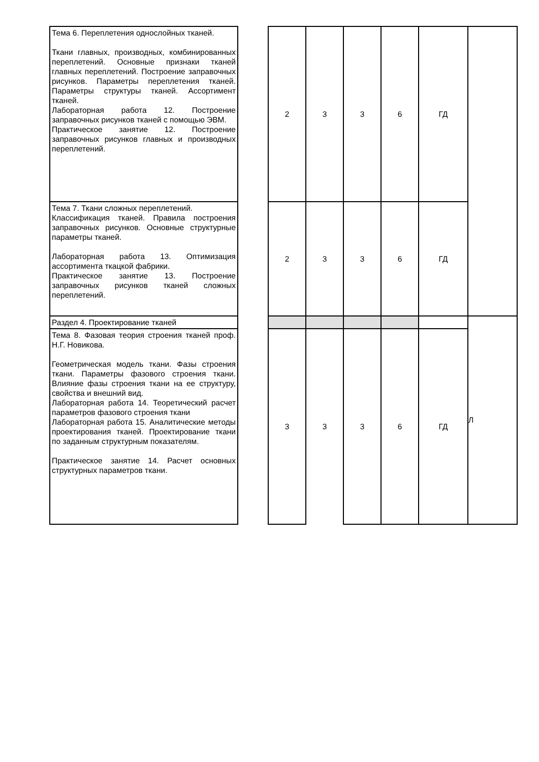| Тема 6. Переплетения однослойных тканей. Ткани главных, производных, комбинированных переплетений. Основные признаки тканей главных переплетений. Построение заправочных рисунков. Параметры переплетения тканей. Параметры структуры тканей. Ассортимент тканей. Лабораторная работа 12. Построение заправочных рисунков тканей с помощью ЭВМ. Практическое занятие 12. Построение заправочных рисунков главных и производных переплетений. | | 2 | 3 | 3 | 6 | ГД | |
| Тема 7. Ткани сложных переплетений. Классификация тканей. Правила построения заправочных рисунков. Основные структурные параметры тканей. Лабораторная работа 13. Оптимизация ассортимента ткацкой фабрики. Практическое занятие 13. Построение заправочных рисунков тканей сложных переплетений. | | 2 | 3 | 3 | 6 | ГД | |
| Раздел 4. Проектирование тканей | | | | | | | Л |
| Тема 8. Фазовая теория строения тканей проф. Н.Г. Новикова. Геометрическая модель ткани. Фазы строения ткани. Параметры фазового строения ткани. Влияние фазы строения ткани на ее структуру, свойства и внешний вид. Лабораторная работа 14. Теоретический расчет параметров фазового строения ткани Лабораторная работа 15. Аналитические методы проектирования тканей. Проектирование ткани по заданным структурным показателям. Практическое занятие 14. Расчет основных структурных параметров ткани. | | 3 | 3 | 3 | 6 | ГД | |